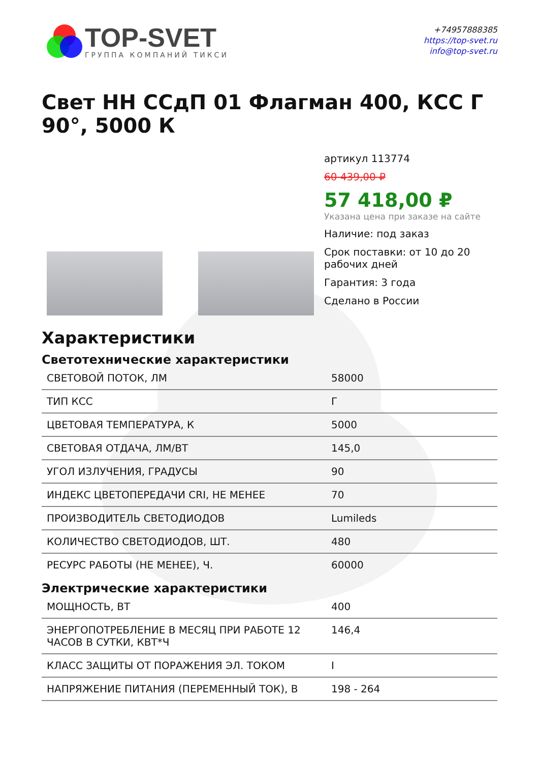TOP-SVET
ГРУППА КОМПАНИЙ ТИКСИ
+74957888385
https://top-svet.ru
info@top-svet.ru
Свет НН ССдП 01 Флагман 400, КСС Г 90°, 5000 К
артикул 113774
60 439,00 ₽
57 418,00 ₽
Указана цена при заказе на сайте
Наличие: под заказ
Срок поставки: от 10 до 20 рабочих дней
Гарантия: 3 года
Сделано в России
Характеристики
Светотехнические характеристики
| СВЕТОВОЙ ПОТОК, ЛМ | 58000 |
| ТИП КСС | Г |
| ЦВЕТОВАЯ ТЕМПЕРАТУРА, К | 5000 |
| СВЕТОВАЯ ОТДАЧА, ЛМ/ВТ | 145,0 |
| УГОЛ ИЗЛУЧЕНИЯ, ГРАДУСЫ | 90 |
| ИНДЕКС ЦВЕТОПЕРЕДАЧИ CRI, НЕ МЕНЕЕ | 70 |
| ПРОИЗВОДИТЕЛЬ СВЕТОДИОДОВ | Lumileds |
| КОЛИЧЕСТВО СВЕТОДИОДОВ, ШТ. | 480 |
| РЕСУРС РАБОТЫ (НЕ МЕНЕЕ), Ч. | 60000 |
Электрические характеристики
| МОЩНОСТЬ, ВТ | 400 |
| ЭНЕРГОПОТРЕБЛЕНИЕ В МЕСЯЦ ПРИ РАБОТЕ 12 ЧАСОВ В СУТКИ, КВТ*Ч | 146,4 |
| КЛАСС ЗАЩИТЫ ОТ ПОРАЖЕНИЯ ЭЛ. ТОКОМ | I |
| НАПРЯЖЕНИЕ ПИТАНИЯ (ПЕРЕМЕННЫЙ ТОК), В | 198 - 264 |